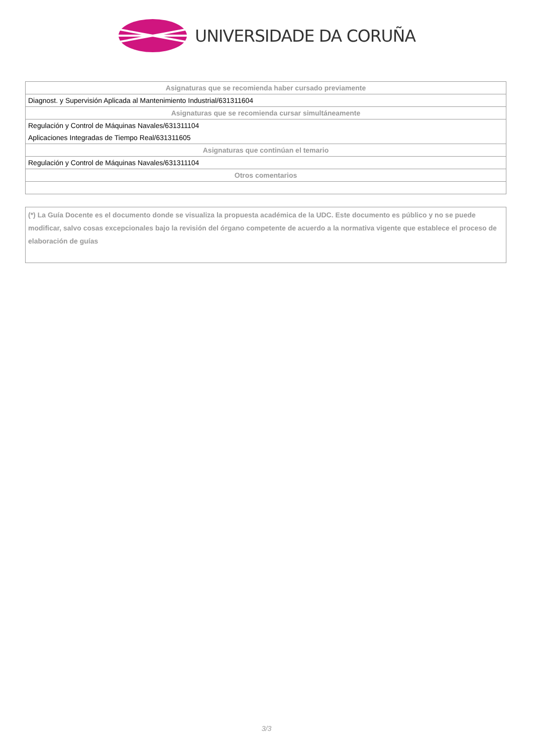UNIVERSIDADE DA CORUÑA
| Asignaturas que se recomienda haber cursado previamente |
| --- |
| Diagnost. y Supervisión Aplicada al Mantenimiento Industrial/631311604 |
| Asignaturas que se recomienda cursar simultáneamente |
| Regulación y Control de Máquinas Navales/631311104 |
| Aplicaciones Integradas de Tiempo Real/631311605 |
| Asignaturas que continúan el temario |
| Regulación y Control de Máquinas Navales/631311104 |
| Otros comentarios |
(*) La Guía Docente es el documento donde se visualiza la propuesta académica de la UDC. Este documento es público y no se puede modificar, salvo cosas excepcionales bajo la revisión del órgano competente de acuerdo a la normativa vigente que establece el proceso de elaboración de guías
3/3